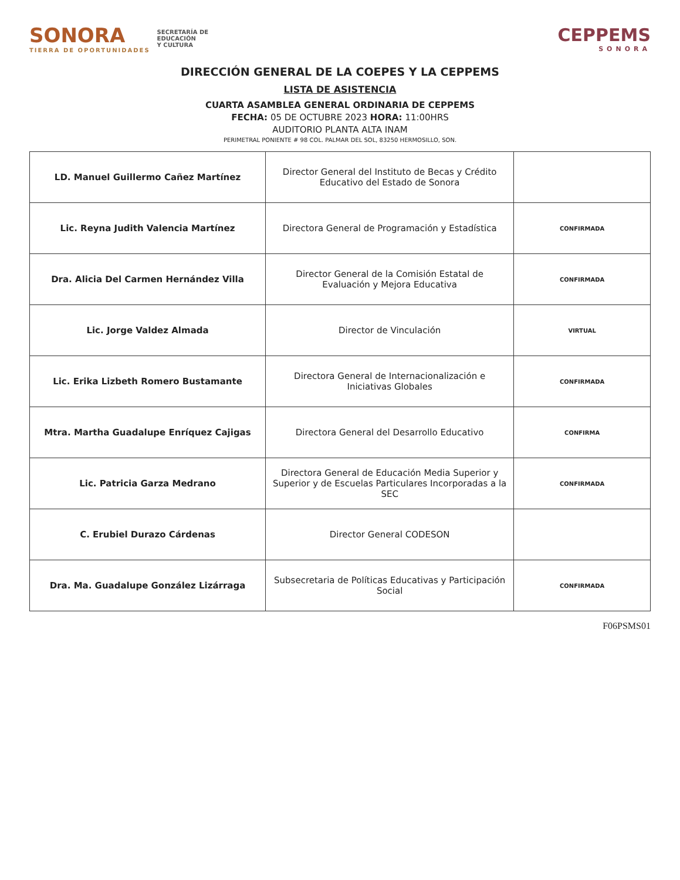SONORA
TIERRA DE OPORTUNIDADES
SECRETARÍA DE
EDUCACIÓN
Y CULTURA
CEPPEMS
SONORA
DIRECCIÓN GENERAL DE LA COEPES Y LA CEPPEMS
LISTA DE ASISTENCIA
CUARTA ASAMBLEA GENERAL ORDINARIA DE CEPPEMS
FECHA: 05 DE OCTUBRE 2023 HORA: 11:00HRS
AUDITORIO PLANTA ALTA INAM
PERIMETRAL PONIENTE # 98 COL. PALMAR DEL SOL, 83250 HERMOSILLO, SON.
| LD. Manuel Guillermo Cañez Martínez | Director General del Instituto de Becas y Crédito Educativo del Estado de Sonora | |
| Lic. Reyna Judith Valencia Martínez | Directora General de Programación y Estadística | CONFIRMADA |
| Dra. Alicia Del Carmen Hernández Villa | Director General de la Comisión Estatal de Evaluación y Mejora Educativa | CONFIRMADA |
| Lic. Jorge Valdez Almada | Director de Vinculación | VIRTUAL |
| Lic. Erika Lizbeth Romero Bustamante | Directora General de Internacionalización e Iniciativas Globales | CONFIRMADA |
| Mtra. Martha Guadalupe Enríquez Cajigas | Directora General del Desarrollo Educativo | CONFIRMA |
| Lic. Patricia Garza Medrano | Directora General de Educación Media Superior y Superior y de Escuelas Particulares Incorporadas a la SEC | CONFIRMADA |
| C. Erubiel Durazo Cárdenas | Director General CODESON | |
| Dra. Ma. Guadalupe González Lizárraga | Subsecretaria de Políticas Educativas y Participación Social | CONFIRMADA |
F06PSMS01